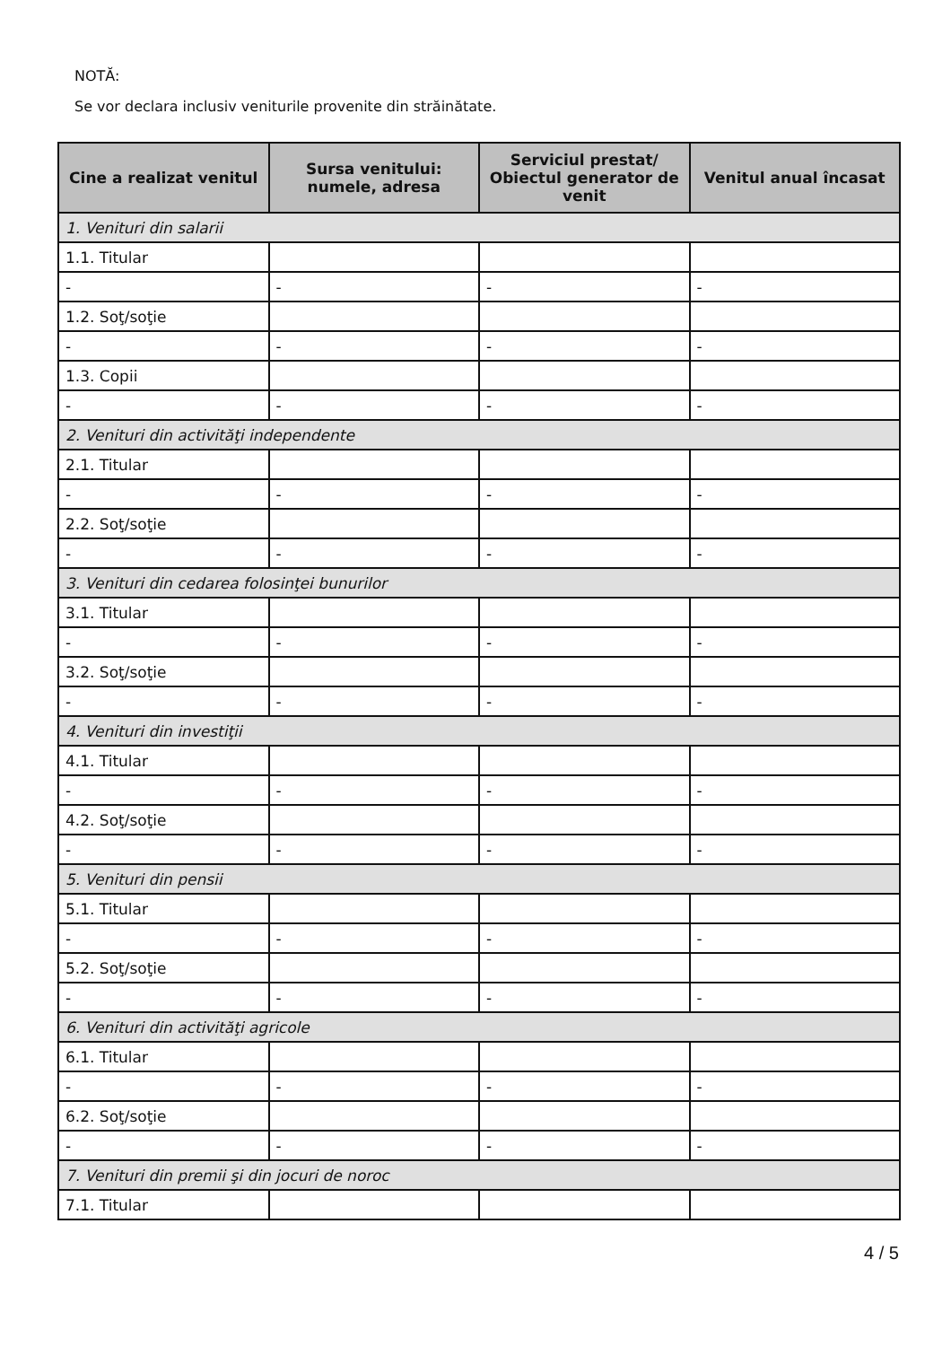NOTĂ:
Se vor declara inclusiv veniturile provenite din străinătate.
| Cine a realizat venitul | Sursa venitului: numele, adresa | Serviciul prestat/ Obiectul generator de venit | Venitul anual încasat |
| --- | --- | --- | --- |
| 1. Venituri din salarii | | | |
| 1.1. Titular | | | |
| - | - | - | - |
| 1.2. Soţ/soţie | | | |
| - | - | - | - |
| 1.3. Copii | | | |
| - | - | - | - |
| 2. Venituri din activităţi independente | | | |
| 2.1. Titular | | | |
| - | - | - | - |
| 2.2. Soţ/soţie | | | |
| - | - | - | - |
| 3. Venituri din cedarea folosinţei bunurilor | | | |
| 3.1. Titular | | | |
| - | - | - | - |
| 3.2. Soţ/soţie | | | |
| - | - | - | - |
| 4. Venituri din investiţii | | | |
| 4.1. Titular | | | |
| - | - | - | - |
| 4.2. Soţ/soţie | | | |
| - | - | - | - |
| 5. Venituri din pensii | | | |
| 5.1. Titular | | | |
| - | - | - | - |
| 5.2. Soţ/soţie | | | |
| - | - | - | - |
| 6. Venituri din activităţi agricole | | | |
| 6.1. Titular | | | |
| - | - | - | - |
| 6.2. Soţ/soţie | | | |
| - | - | - | - |
| 7. Venituri din premii şi din jocuri de noroc | | | |
| 7.1. Titular | | | |
4 / 5